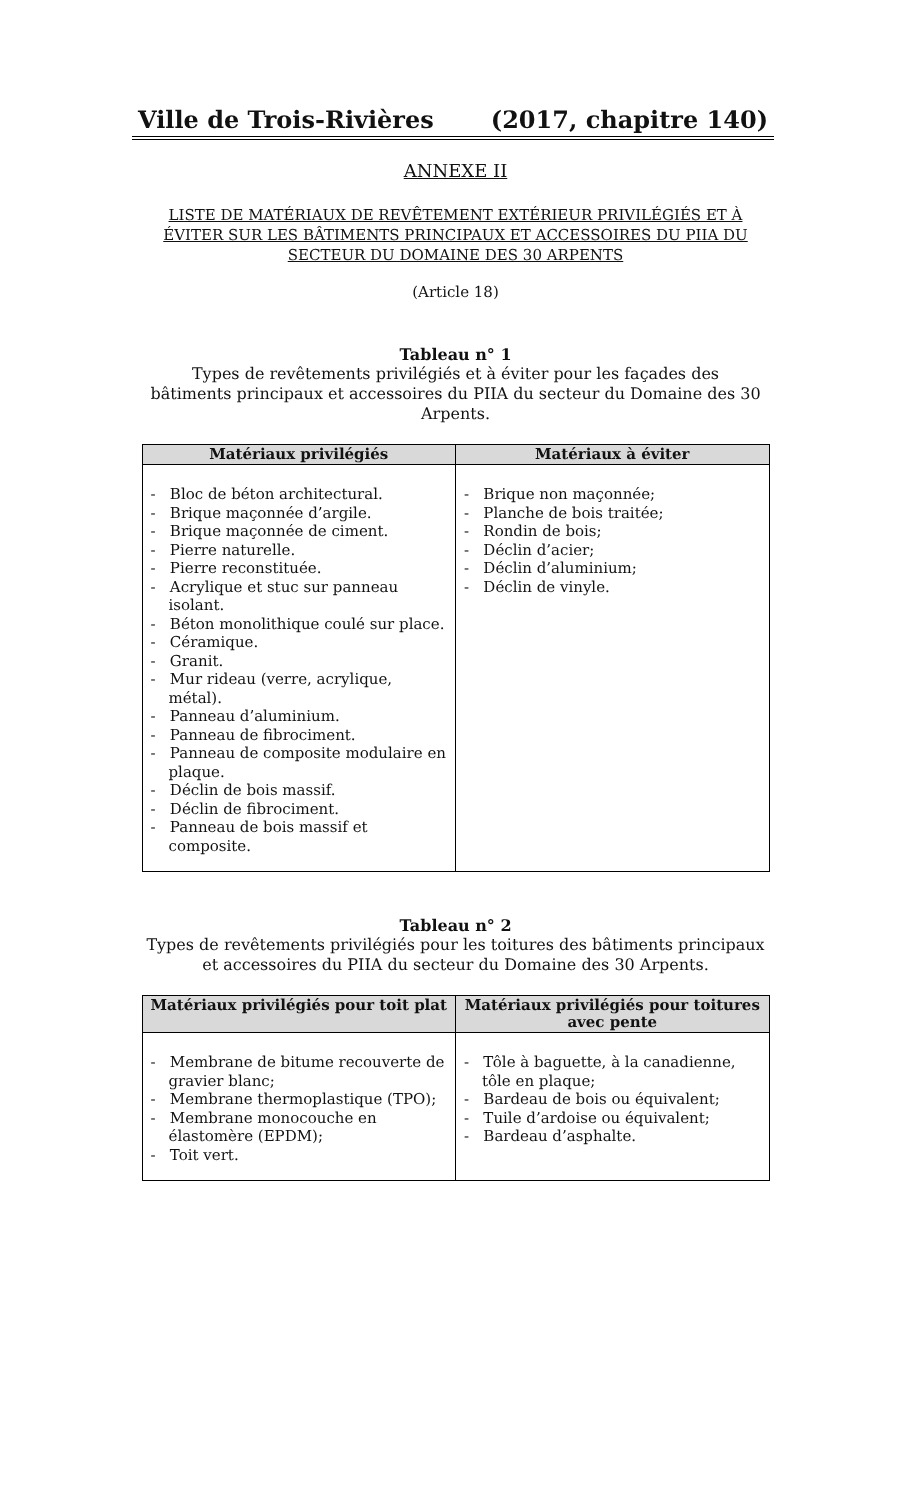Ville de Trois-Rivières (2017, chapitre 140)
ANNEXE II
LISTE DE MATÉRIAUX DE REVÊTEMENT EXTÉRIEUR PRIVILÉGIÉS ET À ÉVITER SUR LES BÂTIMENTS PRINCIPAUX ET ACCESSOIRES DU PIIA DU SECTEUR DU DOMAINE DES 30 ARPENTS
(Article 18)
Tableau n° 1
Types de revêtements privilégiés et à éviter pour les façades des bâtiments principaux et accessoires du PIIA du secteur du Domaine des 30 Arpents.
| Matériaux privilégiés | Matériaux à éviter |
| --- | --- |
| - Bloc de béton architectural. - Brique maçonnée d’argile. - Brique maçonnée de ciment. - Pierre naturelle. - Pierre reconstituée. - Acrylique et stuc sur panneau isolant. - Béton monolithique coulé sur place. - Céramique. - Granit. - Mur rideau (verre, acrylique, métal). - Panneau d’aluminium. - Panneau de fibrociment. - Panneau de composite modulaire en plaque. - Déclin de bois massif. - Déclin de fibrociment. - Panneau de bois massif et composite. | - Brique non maçonnée; - Planche de bois traitée; - Rondin de bois; - Déclin d’acier; - Déclin d’aluminium; - Déclin de vinyle. |
Tableau n° 2
Types de revêtements privilégiés pour les toitures des bâtiments principaux et accessoires du PIIA du secteur du Domaine des 30 Arpents.
| Matériaux privilégiés pour toit plat | Matériaux privilégiés pour toitures avec pente |
| --- | --- |
| - Membrane de bitume recouverte de gravier blanc; - Membrane thermoplastique (TPO); - Membrane monocouche en élastomère (EPDM); - Toit vert. | - Tôle à baguette, à la canadienne, tôle en plaque; - Bardeau de bois ou équivalent; - Tuile d’ardoise ou équivalent; - Bardeau d’asphalte. |